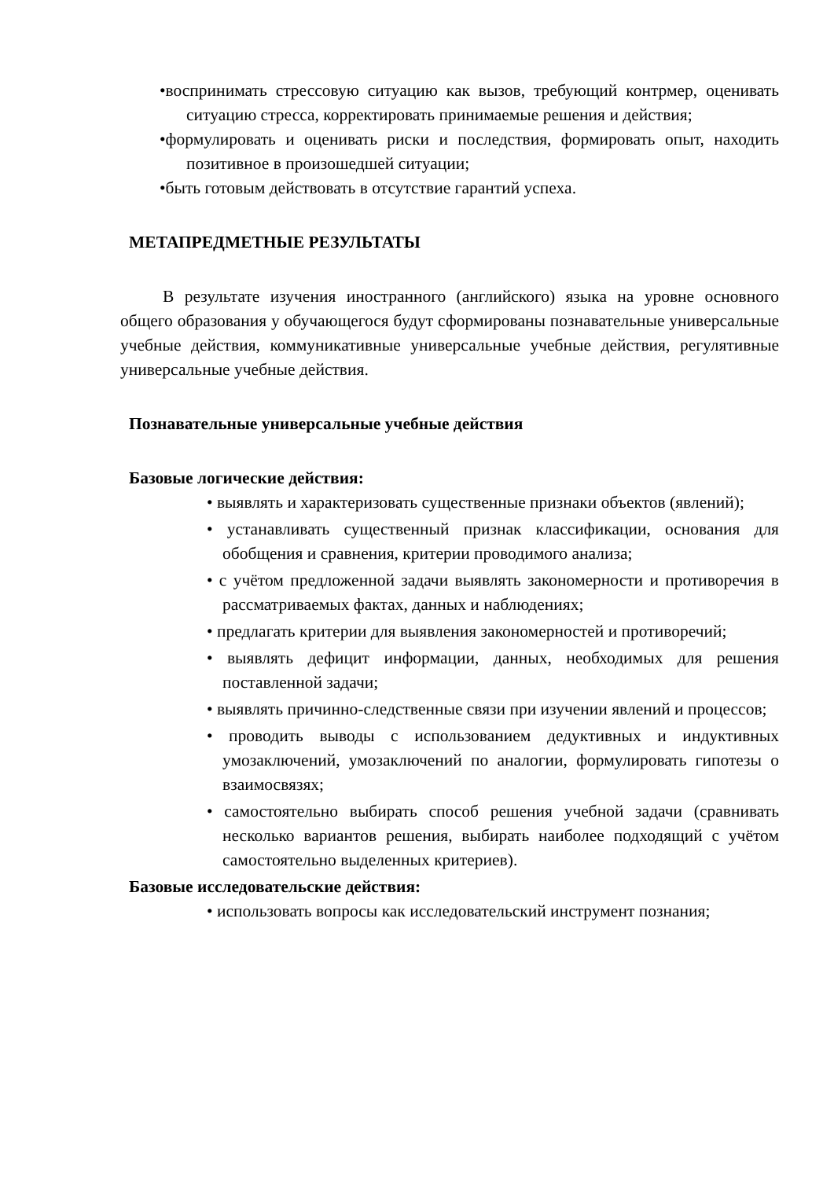•воспринимать стрессовую ситуацию как вызов, требующий контрмер, оценивать ситуацию стресса, корректировать принимаемые решения и действия;
•формулировать и оценивать риски и последствия, формировать опыт, находить позитивное в произошедшей ситуации;
•быть готовым действовать в отсутствие гарантий успеха.
МЕТАПРЕДМЕТНЫЕ РЕЗУЛЬТАТЫ
В результате изучения иностранного (английского) языка на уровне основного общего образования у обучающегося будут сформированы познавательные универсальные учебные действия, коммуникативные универсальные учебные действия, регулятивные универсальные учебные действия.
Познавательные универсальные учебные действия
Базовые логические действия:
• выявлять и характеризовать существенные признаки объектов (явлений);
• устанавливать существенный признак классификации, основания для обобщения и сравнения, критерии проводимого анализа;
• с учётом предложенной задачи выявлять закономерности и противоречия в рассматриваемых фактах, данных и наблюдениях;
• предлагать критерии для выявления закономерностей и противоречий;
• выявлять дефицит информации, данных, необходимых для решения поставленной задачи;
• выявлять причинно-следственные связи при изучении явлений и процессов;
• проводить выводы с использованием дедуктивных и индуктивных умозаключений, умозаключений по аналогии, формулировать гипотезы о взаимосвязях;
• самостоятельно выбирать способ решения учебной задачи (сравнивать несколько вариантов решения, выбирать наиболее подходящий с учётом самостоятельно выделенных критериев).
Базовые исследовательские действия:
• использовать вопросы как исследовательский инструмент познания;